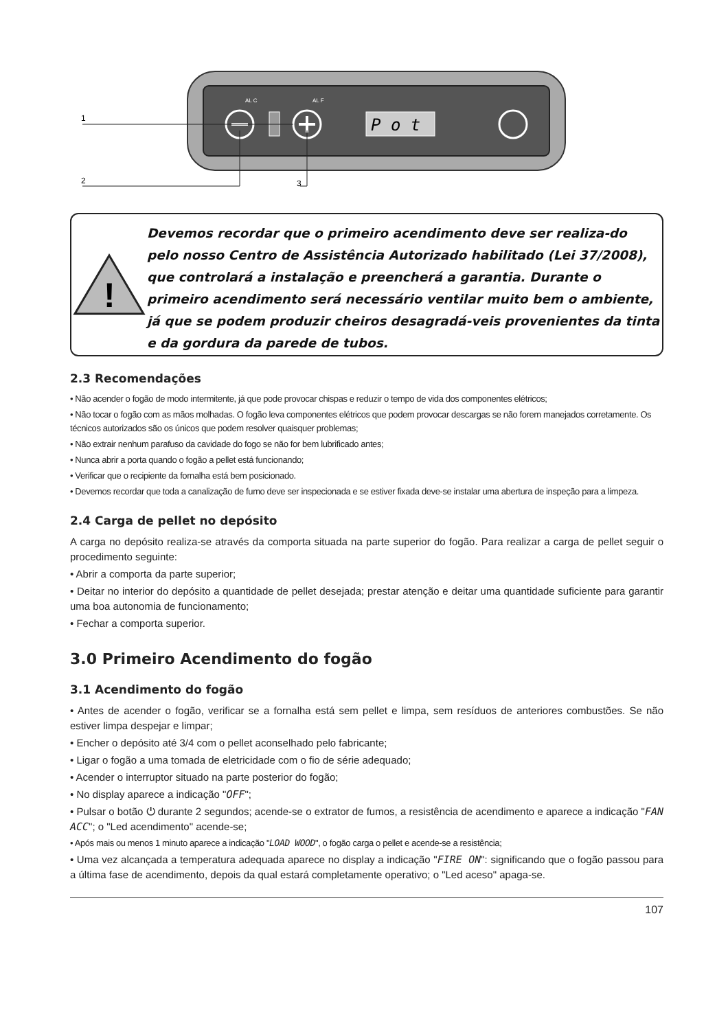P o t
AL C
AL F
1
2
3
!
Devemos recordar que o primeiro acendimento deve ser realiza-do pelo nosso Centro de Assistência Autorizado habilitado (Lei 37/2008), que controlará a instalação e preencherá a garantia. Durante o primeiro acendimento será necessário ventilar muito bem o ambiente, já que se podem produzir cheiros desagradá-veis provenientes da tinta e da gordura da parede de tubos.
2.3 Recomendações
• Não acender o fogão de modo intermitente, já que pode provocar chispas e reduzir o tempo de vida dos componentes elétricos;
• Não tocar o fogão com as mãos molhadas. O fogão leva componentes elétricos que podem provocar descargas se não forem manejados corretamente. Os técnicos autorizados são os únicos que podem resolver quaisquer problemas;
• Não extrair nenhum parafuso da cavidade do fogo se não for bem lubrificado antes;
• Nunca abrir a porta quando o fogão a pellet está funcionando;
• Verificar que o recipiente da fornalha está bem posicionado.
• Devemos recordar que toda a canalização de fumo deve ser inspecionada e se estiver fixada deve-se instalar uma abertura de inspeção para a limpeza.
2.4 Carga de pellet no depósito
A carga no depósito realiza-se através da comporta situada na parte superior do fogão. Para realizar a carga de pellet seguir o procedimento seguinte:
• Abrir a comporta da parte superior;
• Deitar no interior do depósito a quantidade de pellet desejada; prestar atenção e deitar uma quantidade suficiente para garantir uma boa autonomia de funcionamento;
• Fechar a comporta superior.
3.0 Primeiro Acendimento do fogão
3.1 Acendimento do fogão
• Antes de acender o fogão, verificar se a fornalha está sem pellet e limpa, sem resíduos de anteriores combustões. Se não estiver limpa despejar e limpar;
• Encher o depósito até 3/4 com o pellet aconselhado pelo fabricante;
• Ligar o fogão a uma tomada de eletricidade com o fio de série adequado;
• Acender o interruptor situado na parte posterior do fogão;
• No display aparece a indicação "OFF";
• Pulsar o botão ⏻ durante 2 segundos; acende-se o extrator de fumos, a resistência de acendimento e aparece a indicação "FAN ACC"; o "Led acendimento" acende-se;
• Após mais ou menos 1 minuto aparece a indicação "LOAD WOOD", o fogão carga o pellet e acende-se a resistência;
• Uma vez alcançada a temperatura adequada aparece no display a indicação "FIRE ON": significando que o fogão passou para a última fase de acendimento, depois da qual estará completamente operativo; o "Led aceso" apaga-se.
107